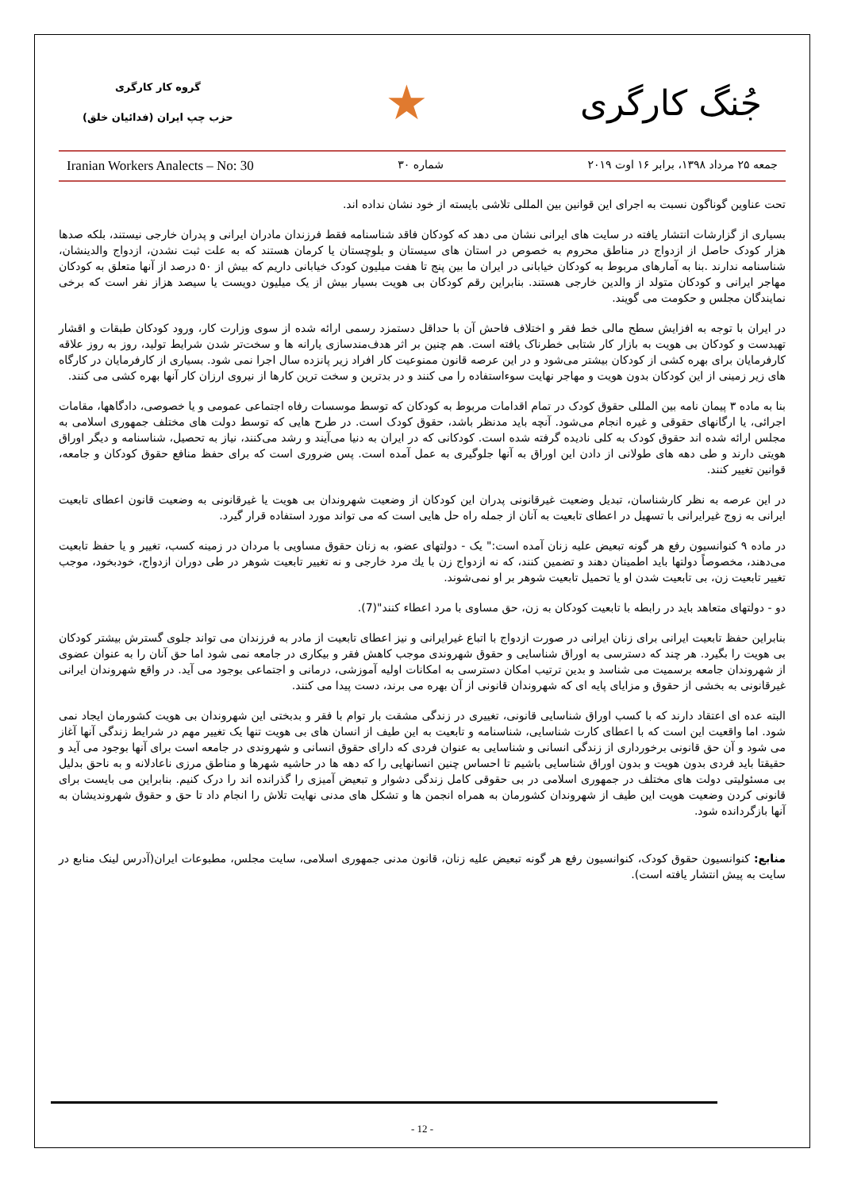جُنگ کارگری
★
گروه کار کارگری
حزب چپ ایران (فدائیان خلق)
جمعه ۲۵ مرداد ۱۳۹۸، برابر ۱۶ اوت ۲۰۱۹ شماره ۳۰ Iranian Workers Analects – No: 30
تحت عناوین گوناگون نسبت به اجرای این قوانین بین المللی تلاشی بایسته از خود نشان نداده اند.
بسیاری از گزارشات انتشار یافته در سایت های ایرانی نشان می دهد که کودکان فاقد شناسنامه فقط فرزندان مادران ایرانی و پدران خارجی نیستند، بلکه صدها هزار کودک حاصل از ازدواج در مناطق محروم به خصوص در استان های سیستان و بلوچستان یا کرمان هستند که به علت ثبت نشدن، ازدواج والدینشان، شناسنامه ندارند .بنا به آمارهای مربوط به کودکان خیابانی در ایران ما بین پنج تا هفت میلیون کودک خیابانی داریم که بیش از ۵۰ درصد از آنها متعلق به کودکان مهاجر ایرانی و کودکان متولد از والدین خارجی هستند. بنابراین رقم کودکان بی هویت بسیار بیش از یک میلیون دویست یا سیصد هزاز نفر است که برخی نمایندگان مجلس و حکومت می گویند.
در ایران با توجه به افزایش سطح مالی خط فقر و اختلاف فاحش آن با حداقل دستمزد رسمی ارائه شده از سوی وزارت کار، ورود کودکان طبقات و اقشار تهیدست و کودکان بی هویت به بازار کار شتابی خطرناک یافته است. هم چنین بر اثر هدف‌مندسازی یارانه ها و سخت‌تر شدن شرایط تولید، روز به روز علاقه کارفرمایان برای بهره کشی از کودکان بیشتر می‌شود و در این عرصه قانون ممنوعیت کار افراد زیر پانزده سال اجرا نمی شود. بسیاری از کارفرمایان در کارگاه های زیر زمینی از این کودکان بدون هویت و مهاجر نهایت سوءاستفاده را می کنند و در بدترین و سخت ترین کارها از نیروی ارزان کار آنها بهره کشی می کنند.
بنا به ماده ۳ پیمان نامه بین المللی حقوق کودک در تمام اقدامات مربوط به کودکان که توسط موسسات رفاه اجتماعی عمومی و یا خصوصی، دادگاهها، مقامات اجرائی، یا ارگانهای حقوقی و غیره انجام می‌شود. آنچه باید مدنظر باشد، حقوق کودک است. در طرح هایی که توسط دولت های مختلف جمهوری اسلامی به مجلس ارائه شده اند حقوق کودک به کلی نادیده گرفته شده است. کودکانی که در ایران به دنیا می‌آیند و رشد می‌کنند، نیاز به تحصیل، شناسنامه و دیگر اوراق هویتی دارند و طی دهه های طولانی از دادن این اوراق به آنها جلوگیری به عمل آمده است. پس ضروری است که برای حفظ منافع حقوق کودکان و جامعه، قوانین تغییر کنند.
در این عرصه به نظر کارشناسان، تبدیل وضعیت غیرقانونی پدران این کودکان از وضعیت شهروندان بی هویت یا غیرقانونی به وضعیت قانون اعطای تابعیت ایرانی به زوج غیرایرانی با تسهیل در اعطای تابعیت به آنان از جمله راه حل هایی است که می تواند مورد استفاده قرار گیرد.
در ماده ۹ کنوانسیون رفع هر گونه تبعیض علیه زنان آمده است:" یک - دولتهای عضو، به زنان حقوق مساویی با مردان در زمینه کسب، تغییر و یا حفظ تابعیت می‌دهند، مخصوصاً دولتها باید اطمینان دهند و تضمین کنند، که نه ازدواج زن با یك مرد خارجی و نه تغییر تابعیت شوهر در طی دوران ازدواج، خودبخود، موجب تغییر تابعیت زن، بی تابعیت شدن او یا تحمیل تابعیت شوهر بر او نمی‌شوند.
دو - دولتهای متعاهد باید در رابطه با تابعیت کودکان به زن، حق مساوی با مرد اعطاء کنند"(7).
بنابراین حفظ تابعیت ایرانی برای زنان ایرانی در صورت ازدواج با اتباع غیرایرانی و نیز اعطای تابعیت از مادر به فرزندان می تواند جلوی گسترش بیشتر کودکان بی هویت را بگیرد. هر چند که دسترسی به اوراق شناسایی و حقوق شهروندی موجب کاهش فقر و بیکاری در جامعه نمی شود اما حق آنان را به عنوان عضوی از شهروندان جامعه برسمیت می شناسد و بدین ترتیب امکان دسترسی به امکانات اولیه آموزشی، درمانی و اجتماعی بوجود می آید. در واقع شهروندان ایرانی غیرقانونی به بخشی از حقوق و مزایای پایه ای که شهروندان قانونی از آن بهره می برند، دست پیدا می کنند.
البته عده ای اعتقاد دارند که با کسب اوراق شناسایی قانونی، تغییری در زندگی مشقت بار توام با فقر و بدبختی این شهروندان بی هویت کشورمان ایجاد نمی شود. اما واقعیت این است که با اعطای کارت شناسایی، شناسنامه و تابعیت به این طیف از انسان های بی هویت تنها یک تغییر مهم در شرایط زندگی آنها آغاز می شود و آن حق قانونی برخورداری از زندگی انسانی و شناسایی به عنوان فردی که دارای حقوق انسانی و شهروندی در جامعه است برای آنها بوجود می آید و حقیقتا باید فردی بدون هویت و بدون اوراق شناسایی باشیم تا احساس چنین انسانهایی را که دهه ها در حاشیه شهرها و مناطق مرزی ناعادلانه و به ناحق بدلیل بی مسئولیتی دولت های مختلف در جمهوری اسلامی در بی حقوقی کامل زندگی دشوار و تبعیض آمیزی را گذرانده اند را درک کنیم. بنابراین می بایست برای قانونی کردن وضعیت هویت این طیف از شهروندان کشورمان به همراه انجمن ها و تشکل های مدنی نهایت تلاش را انجام داد تا حق و حقوق شهروندیشان به آنها بازگردانده شود.
منابع: کنوانسیون حقوق کودک، کنوانسیون رفع هر گونه تبعیض علیه زنان، قانون مدنی جمهوری اسلامی، سایت مجلس، مطبوعات ایران(آدرس لینک منابع در سایت به پیش انتشار یافته است).
- 12 -